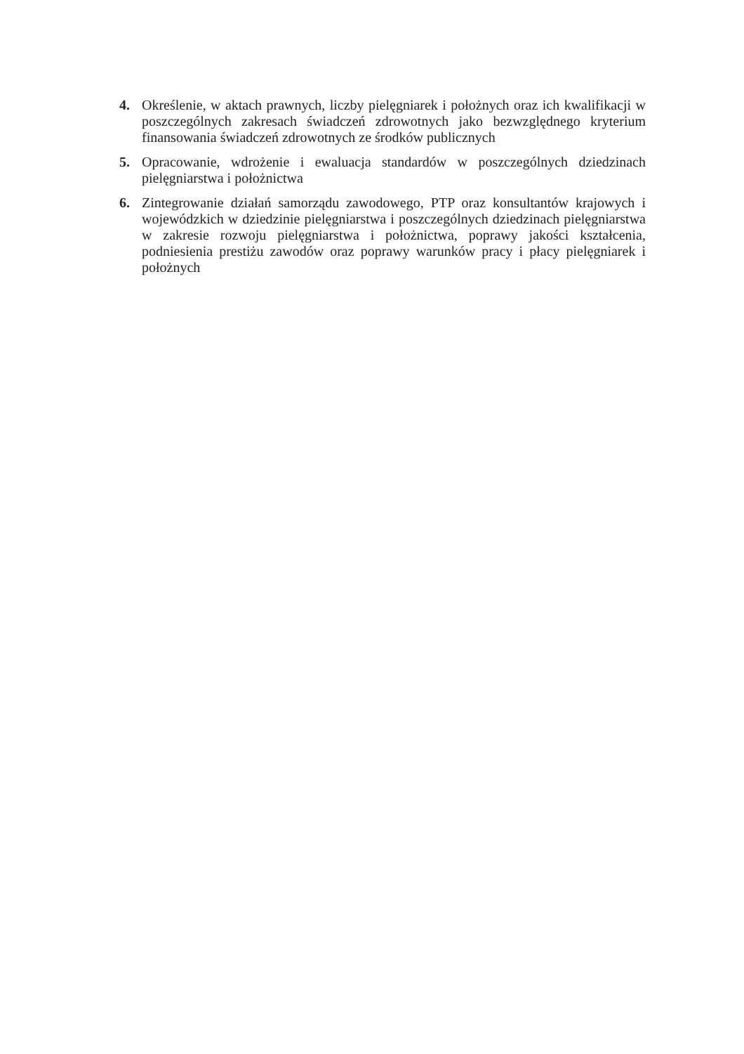4. Określenie, w aktach prawnych, liczby pielęgniarek i położnych oraz ich kwalifikacji w poszczególnych zakresach świadczeń zdrowotnych jako bezwzględnego kryterium finansowania świadczeń zdrowotnych ze środków publicznych
5. Opracowanie, wdrożenie i ewaluacja standardów w poszczególnych dziedzinach pielęgniarstwa i położnictwa
6. Zintegrowanie działań samorządu zawodowego, PTP oraz konsultantów krajowych i wojewódzkich w dziedzinie pielęgniarstwa i poszczególnych dziedzinach pielęgniarstwa w zakresie rozwoju pielęgniarstwa i położnictwa, poprawy jakości kształcenia, podniesienia prestiżu zawodów oraz poprawy warunków pracy i płacy pielęgniarek i położnych